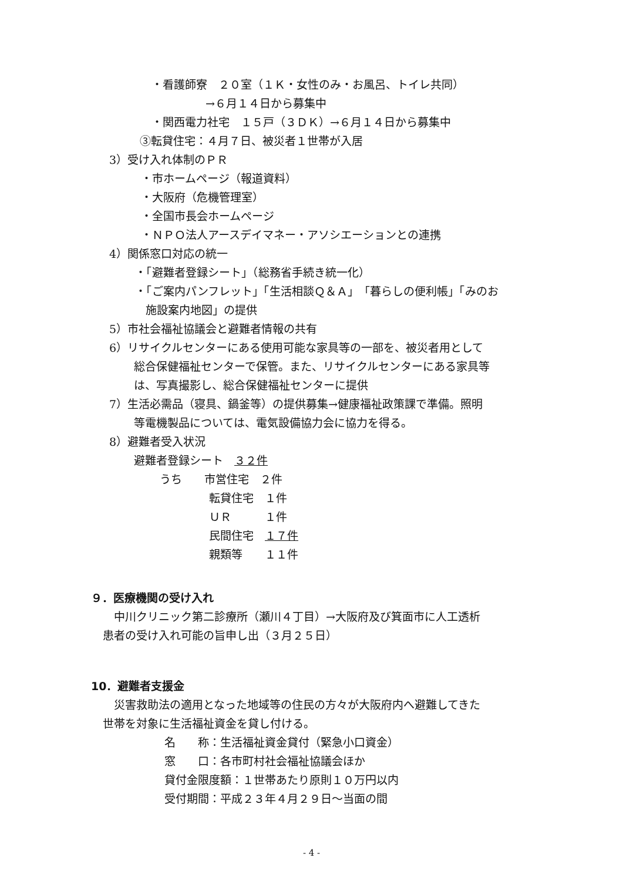・看護師寮　２０室（１Ｋ・女性のみ・お風呂、トイレ共同）
→６月１４日から募集中
・関西電力社宅　１５戸（３ＤＫ）→６月１４日から募集中
③転貸住宅：４月７日、被災者１世帯が入居
3）受け入れ体制のＰＲ
・市ホームページ（報道資料）
・大阪府（危機管理室）
・全国市長会ホームページ
・ＮＰＯ法人アースデイマネー・アソシエーションとの連携
4）関係窓口対応の統一
・「避難者登録シート」（総務省手続き統一化）
・「ご案内パンフレット」「生活相談Ｑ＆Ａ」「暮らしの便利帳」「みのお
施設案内地図」の提供
5）市社会福祉協議会と避難者情報の共有
6）リサイクルセンターにある使用可能な家具等の一部を、被災者用として
総合保健福祉センターで保管。また、リサイクルセンターにある家具等
は、写真撮影し、総合保健福祉センターに提供
7）生活必需品（寝具、鍋釜等）の提供募集→健康福祉政策課で準備。照明
等電機製品については、電気設備協力会に協力を得る。
8）避難者受入状況
避難者登録シート　３２件
うち　　市営住宅　２件
転貸住宅　１件
ＵＲ　　　１件
民間住宅　１７件
親類等　　１１件
９．医療機関の受け入れ
　中川クリニック第二診療所（瀬川４丁目）→大阪府及び箕面市に人工透析
患者の受け入れ可能の旨申し出（３月２５日）
10．避難者支援金
　災害救助法の適用となった地域等の住民の方々が大阪府内へ避難してきた
世帯を対象に生活福祉資金を貸し付ける。
名　　称：生活福祉資金貸付（緊急小口資金）
窓　　口：各市町村社会福祉協議会ほか
貸付金限度額：１世帯あたり原則１０万円以内
受付期間：平成２３年４月２９日～当面の間
- 4 -